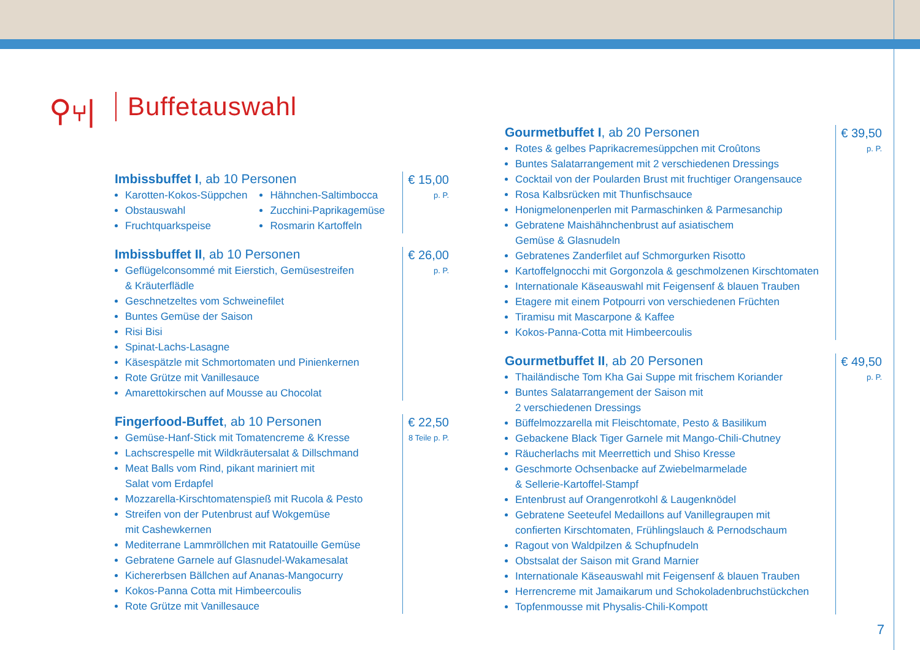⚲⑂| Buffetauswahl
Imbissbuffet I, ab 10 Personen
Karotten-Kokos-Süppchen
Obstauswahl
Fruchtquarkspeise
Hähnchen-Saltimbocca
Zucchini-Paprikagemüse
Rosmarin Kartoffeln
€ 15,00
p. P.
Imbissbuffet II, ab 10 Personen
Geflügelconsommé mit Eierstich, Gemüsestreifen
& Kräuterflädle
Geschnetzeltes vom Schweinefilet
Buntes Gemüse der Saison
Risi Bisi
Spinat-Lachs-Lasagne
Käsespätzle mit Schmortomaten und Pinienkernen
Rote Grütze mit Vanillesauce
Amarettokirschen auf Mousse au Chocolat
€ 26,00
p. P.
Fingerfood-Buffet, ab 10 Personen
Gemüse-Hanf-Stick mit Tomatencreme & Kresse
Lachscrespelle mit Wildkräutersalat & Dillschmand
Meat Balls vom Rind, pikant mariniert mit
Salat vom Erdapfel
Mozzarella-Kirschtomatenspieß mit Rucola & Pesto
Streifen von der Putenbrust auf Wokgemüse
mit Cashewkernen
Mediterrane Lammröllchen mit Ratatouille Gemüse
Gebratene Garnele auf Glasnudel-Wakamesalat
Kichererbsen Bällchen auf Ananas-Mangocurry
Kokos-Panna Cotta mit Himbeercoulis
Rote Grütze mit Vanillesauce
€ 22,50
8 Teile p. P.
Gourmetbuffet I, ab 20 Personen
Rotes & gelbes Paprikacremesüppchen mit Croûtons
Buntes Salatarrangement mit 2 verschiedenen Dressings
Cocktail von der Poularden Brust mit fruchtiger Orangensauce
Rosa Kalbsrücken mit Thunfischsauce
Honigmelonenperlen mit Parmaschinken & Parmesanchip
Gebratene Maishähnchenbrust auf asiatischem
Gemüse & Glasnudeln
Gebratenes Zanderfilet auf Schmorgurken Risotto
Kartoffelgnocchi mit Gorgonzola & geschmolzenen Kirschtomaten
Internationale Käseauswahl mit Feigensenf & blauen Trauben
Etagere mit einem Potpourri von verschiedenen Früchten
Tiramisu mit Mascarpone & Kaffee
Kokos-Panna-Cotta mit Himbeercoulis
€ 39,50
p. P.
Gourmetbuffet II, ab 20 Personen
Thailändische Tom Kha Gai Suppe mit frischem Koriander
Buntes Salatarrangement der Saison mit
2 verschiedenen Dressings
Büffelmozzarella mit Fleischtomate, Pesto & Basilikum
Gebackene Black Tiger Garnele mit Mango-Chili-Chutney
Räucherlachs mit Meerrettich und Shiso Kresse
Geschmorte Ochsenbacke auf Zwiebelmarmelade
& Sellerie-Kartoffel-Stampf
Entenbrust auf Orangenrotkohl & Laugenknödel
Gebratene Seeteufel Medaillons auf Vanillegraupen mit
confierten Kirschtomaten, Frühlingslauch & Pernodschaum
Ragout von Waldpilzen & Schupfnudeln
Obstsalat der Saison mit Grand Marnier
Internationale Käseauswahl mit Feigensenf & blauen Trauben
Herrencreme mit Jamaikarum und Schokoladenbruchstückchen
Topfenmousse mit Physalis-Chili-Kompott
€ 49,50
p. P.
7